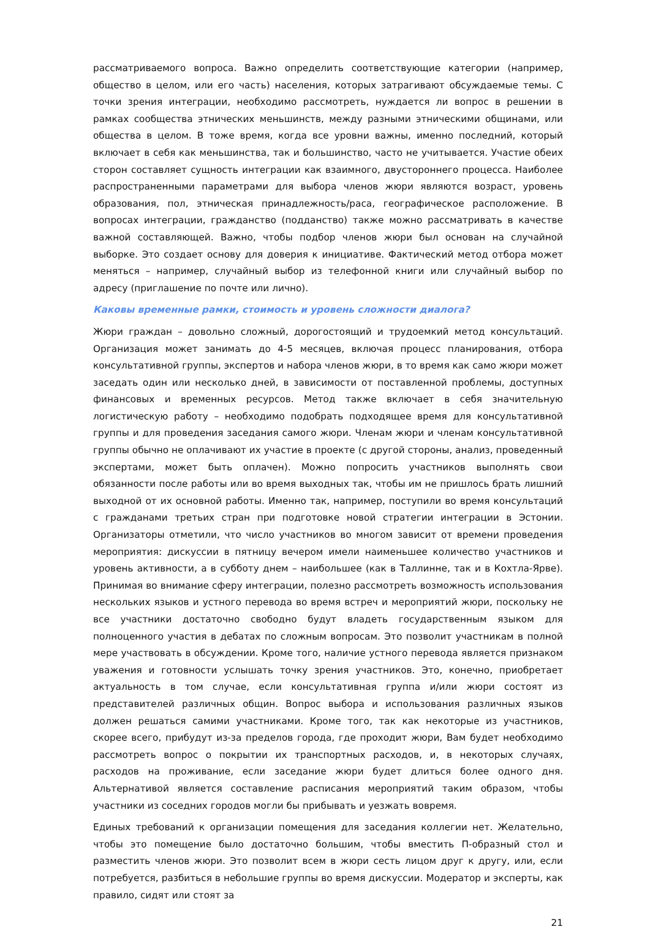рассматриваемого вопроса. Важно определить соответствующие категории (например, общество в целом, или его часть) населения, которых затрагивают обсуждаемые темы. С точки зрения интеграции, необходимо рассмотреть, нуждается ли вопрос в решении в рамках сообщества этнических меньшинств, между разными этническими общинами, или общества в целом. В тоже время, когда все уровни важны, именно последний, который включает в себя как меньшинства, так и большинство, часто не учитывается. Участие обеих сторон составляет сущность интеграции как взаимного, двустороннего процесса. Наиболее распространенными параметрами для выбора членов жюри являются возраст, уровень образования, пол, этническая принадлежность/раса, географическое расположение. В вопросах интеграции, гражданство (подданство) также можно рассматривать в качестве важной составляющей. Важно, чтобы подбор членов жюри был основан на случайной выборке. Это создает основу для доверия к инициативе. Фактический метод отбора может меняться – например, случайный выбор из телефонной книги или случайный выбор по адресу (приглашение по почте или лично).
Каковы временные рамки, стоимость и уровень сложности диалога?
Жюри граждан – довольно сложный, дорогостоящий и трудоемкий метод консультаций. Организация может занимать до 4-5 месяцев, включая процесс планирования, отбора консультативной группы, экспертов и набора членов жюри, в то время как само жюри может заседать один или несколько дней, в зависимости от поставленной проблемы, доступных финансовых и временных ресурсов. Метод также включает в себя значительную логистическую работу – необходимо подобрать подходящее время для консультативной группы и для проведения заседания самого жюри. Членам жюри и членам консультативной группы обычно не оплачивают их участие в проекте (с другой стороны, анализ, проведенный экспертами, может быть оплачен). Можно попросить участников выполнять свои обязанности после работы или во время выходных так, чтобы им не пришлось брать лишний выходной от их основной работы. Именно так, например, поступили во время консультаций с гражданами третьих стран при подготовке новой стратегии интеграции в Эстонии. Организаторы отметили, что число участников во многом зависит от времени проведения мероприятия: дискуссии в пятницу вечером имели наименьшее количество участников и уровень активности, а в субботу днем – наибольшее (как в Таллинне, так и в Кохтла-Ярве). Принимая во внимание сферу интеграции, полезно рассмотреть возможность использования нескольких языков и устного перевода во время встреч и мероприятий жюри, поскольку не все участники достаточно свободно будут владеть государственным языком для полноценного участия в дебатах по сложным вопросам. Это позволит участникам в полной мере участвовать в обсуждении. Кроме того, наличие устного перевода является признаком уважения и готовности услышать точку зрения участников. Это, конечно, приобретает актуальность в том случае, если консультативная группа и/или жюри состоят из представителей различных общин. Вопрос выбора и использования различных языков должен решаться самими участниками. Кроме того, так как некоторые из участников, скорее всего, прибудут из-за пределов города, где проходит жюри, Вам будет необходимо рассмотреть вопрос о покрытии их транспортных расходов, и, в некоторых случаях, расходов на проживание, если заседание жюри будет длиться более одного дня. Альтернативой является составление расписания мероприятий таким образом, чтобы участники из соседних городов могли бы прибывать и уезжать вовремя.
Единых требований к организации помещения для заседания коллегии нет. Желательно, чтобы это помещение было достаточно большим, чтобы вместить П-образный стол и разместить членов жюри. Это позволит всем в жюри сесть лицом друг к другу, или, если потребуется, разбиться в небольшие группы во время дискуссии. Модератор и эксперты, как правило, сидят или стоят за
21